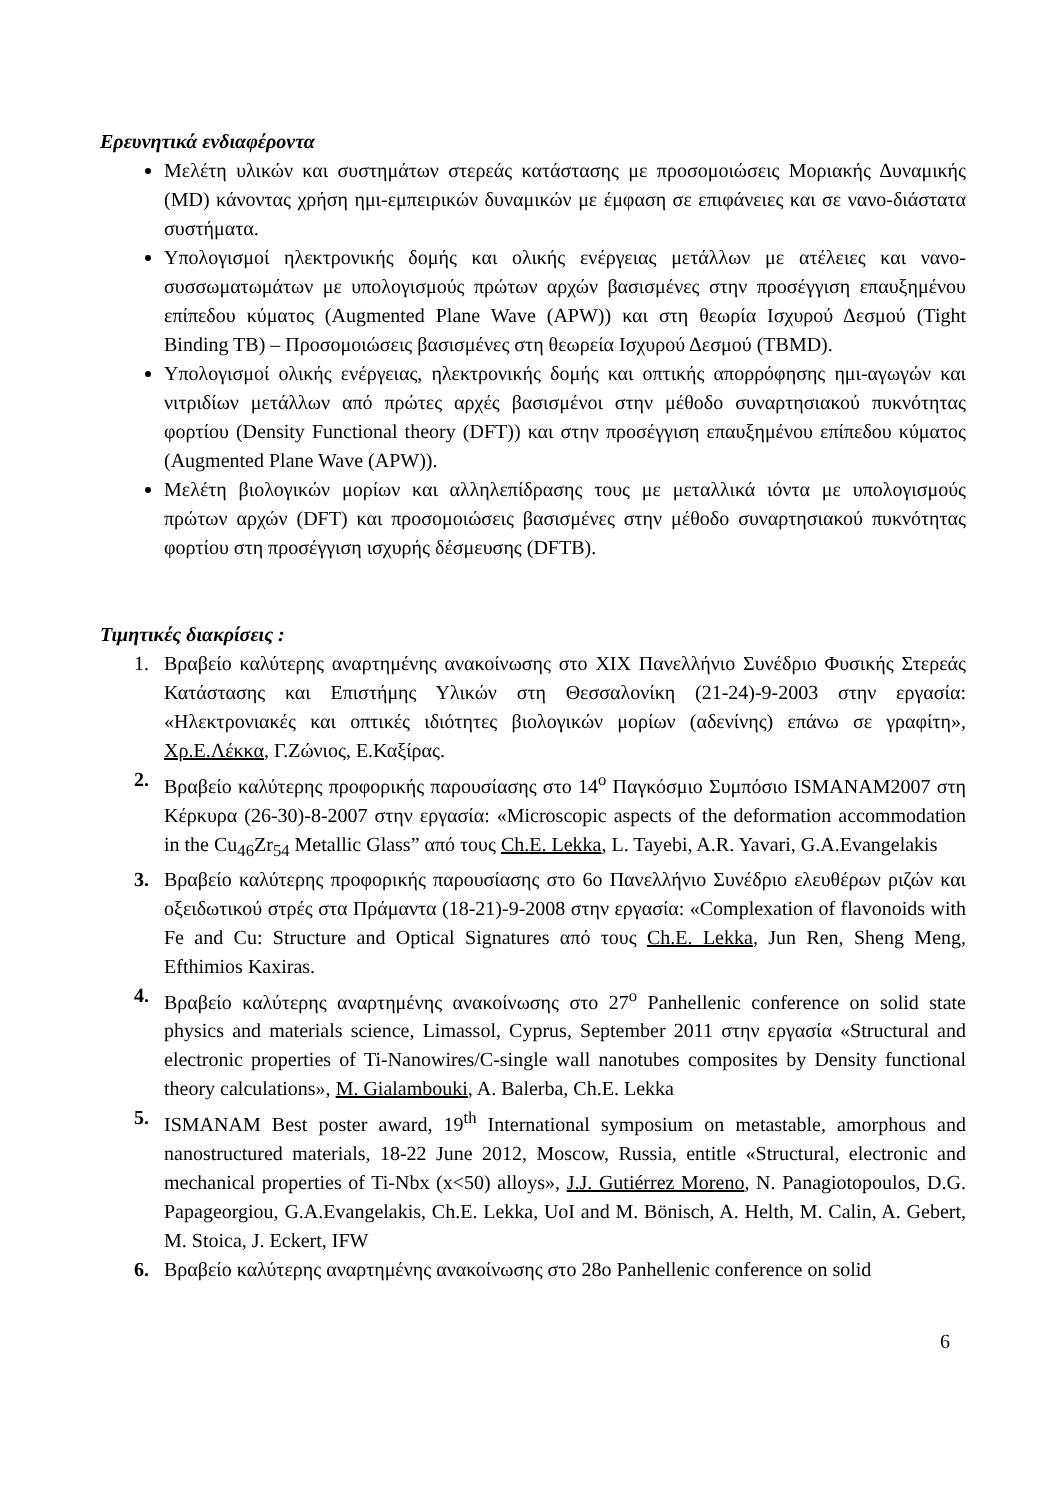Ερευνητικά ενδιαφέροντα
Μελέτη υλικών και συστημάτων στερεάς κατάστασης με προσομοιώσεις Μοριακής Δυναμικής (MD) κάνοντας χρήση ημι-εμπειρικών δυναμικών με έμφαση σε επιφάνειες και σε νανο-διάστατα συστήματα.
Υπολογισμοί ηλεκτρονικής δομής και ολικής ενέργειας μετάλλων με ατέλειες και νανο-συσσωματωμάτων με υπολογισμούς πρώτων αρχών βασισμένες στην προσέγγιση επαυξημένου επίπεδου κύματος (Augmented Plane Wave (APW)) και στη θεωρία Ισχυρού Δεσμού (Tight Binding TB) – Προσομοιώσεις βασισμένες στη θεωρεία Ισχυρού Δεσμού (TBMD).
Υπολογισμοί ολικής ενέργειας, ηλεκτρονικής δομής και οπτικής απορρόφησης ημι-αγωγών και νιτριδίων μετάλλων από πρώτες αρχές βασισμένοι στην μέθοδο συναρτησιακού πυκνότητας φορτίου (Density Functional theory (DFT)) και στην προσέγγιση επαυξημένου επίπεδου κύματος (Augmented Plane Wave (APW)).
Μελέτη βιολογικών μορίων και αλληλεπίδρασης τους με μεταλλικά ιόντα με υπολογισμούς πρώτων αρχών (DFT) και προσομοιώσεις βασισμένες στην μέθοδο συναρτησιακού πυκνότητας φορτίου στη προσέγγιση ισχυρής δέσμευσης (DFTB).
Τιμητικές διακρίσεις :
1. Βραβείο καλύτερης αναρτημένης ανακοίνωσης στο XIX Πανελλήνιο Συνέδριο Φυσικής Στερεάς Κατάστασης και Επιστήμης Υλικών στη Θεσσαλονίκη (21-24)-9-2003 στην εργασία: «Ηλεκτρονιακές και οπτικές ιδιότητες βιολογικών μορίων (αδενίνης) επάνω σε γραφίτη», Χρ.Ε.Λέκκα, Γ.Ζώνιος, Ε.Καξίρας.
2. Βραβείο καλύτερης προφορικής παρουσίασης στο 14<sup>ο</sup> Παγκόσμιο Συμπόσιο ISMANAM2007 στη Κέρκυρα (26-30)-8-2007 στην εργασία: «Microscopic aspects of the deformation accommodation in the Cu<sub>46</sub>Zr<sub>54</sub> Metallic Glass” από τους Ch.E. Lekka, L. Tayebi, A.R. Yavari, G.A.Evangelakis
3. Βραβείο καλύτερης προφορικής παρουσίασης στο 6ο Πανελλήνιο Συνέδριο ελευθέρων ριζών και οξειδωτικού στρές στα Πράμαντα (18-21)-9-2008 στην εργασία: «Complexation of flavonoids with Fe and Cu: Structure and Optical Signatures από τους Ch.E. Lekka, Jun Ren, Sheng Meng, Efthimios Kaxiras.
4. Βραβείο καλύτερης αναρτημένης ανακοίνωσης στο 27<sup>ο</sup> Panhellenic conference on solid state physics and materials science, Limassol, Cyprus, September 2011 στην εργασία «Structural and electronic properties of Ti-Nanowires/C-single wall nanotubes composites by Density functional theory calculations», M. Gialambouki, A. Balerba, Ch.E. Lekka
5. ISMANAM Best poster award, 19<sup>th</sup> International symposium on metastable, amorphous and nanostructured materials, 18-22 June 2012, Moscow, Russia, entitle «Structural, electronic and mechanical properties of Ti-Nbx (x<50) alloys», J.J. Gutiérrez Moreno, N. Panagiotopoulos, D.G. Papageorgiou, G.A.Evangelakis, Ch.E. Lekka, UoI and M. Bönisch, A. Helth, M. Calin, A. Gebert, M. Stoica, J. Eckert, IFW
6. Βραβείο καλύτερης αναρτημένης ανακοίνωσης στο 28ο Panhellenic conference on solid
6